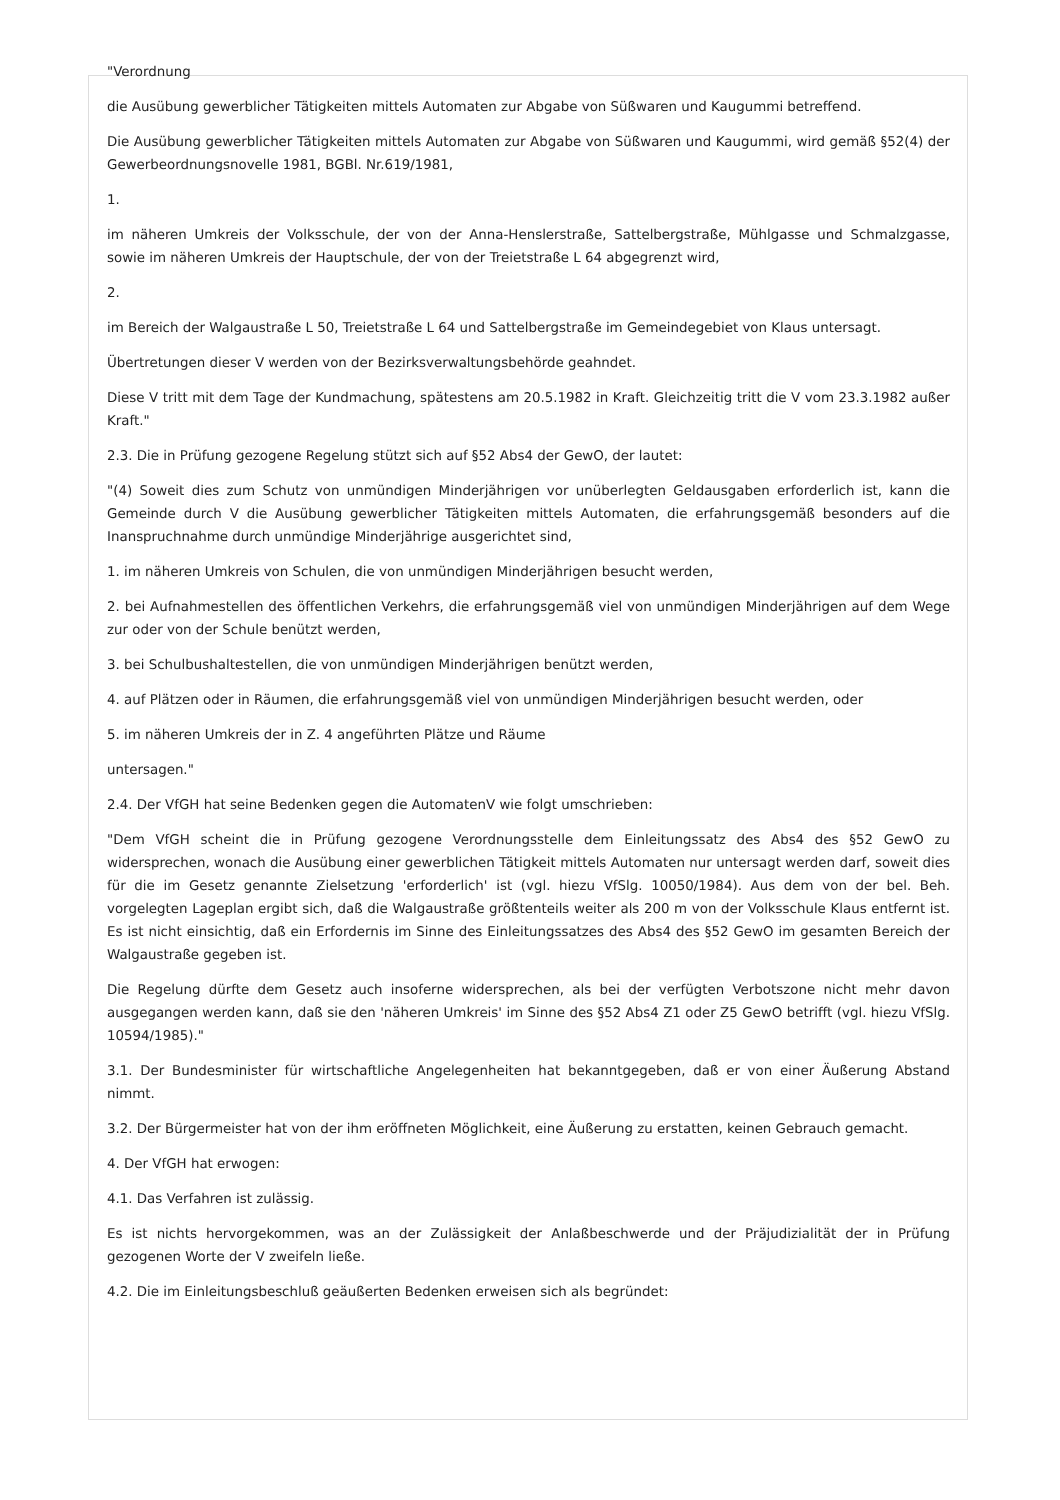"Verordnung
die Ausübung gewerblicher Tätigkeiten mittels Automaten zur Abgabe von Süßwaren und Kaugummi betreffend.
Die Ausübung gewerblicher Tätigkeiten mittels Automaten zur Abgabe von Süßwaren und Kaugummi, wird gemäß §52(4) der Gewerbeordnungsnovelle 1981, BGBl. Nr.619/1981,
1.
im näheren Umkreis der Volksschule, der von der Anna-Henslerstraße, Sattelbergstraße, Mühlgasse und Schmalzgasse, sowie im näheren Umkreis der Hauptschule, der von der Treietstraße L 64 abgegrenzt wird,
2.
im Bereich der Walgaustraße L 50, Treietstraße L 64 und Sattelbergstraße im Gemeindegebiet von Klaus untersagt.
Übertretungen dieser V werden von der Bezirksverwaltungsbehörde geahndet.
Diese V tritt mit dem Tage der Kundmachung, spätestens am 20.5.1982 in Kraft. Gleichzeitig tritt die V vom 23.3.1982 außer Kraft."
2.3. Die in Prüfung gezogene Regelung stützt sich auf §52 Abs4 der GewO, der lautet:
"(4) Soweit dies zum Schutz von unmündigen Minderjährigen vor unüberlegten Geldausgaben erforderlich ist, kann die Gemeinde durch V die Ausübung gewerblicher Tätigkeiten mittels Automaten, die erfahrungsgemäß besonders auf die Inanspruchnahme durch unmündige Minderjährige ausgerichtet sind,
1. im näheren Umkreis von Schulen, die von unmündigen Minderjährigen besucht werden,
2. bei Aufnahmestellen des öffentlichen Verkehrs, die erfahrungsgemäß viel von unmündigen Minderjährigen auf dem Wege zur oder von der Schule benützt werden,
3. bei Schulbushaltestellen, die von unmündigen Minderjährigen benützt werden,
4. auf Plätzen oder in Räumen, die erfahrungsgemäß viel von unmündigen Minderjährigen besucht werden, oder
5. im näheren Umkreis der in Z. 4 angeführten Plätze und Räume
untersagen."
2.4. Der VfGH hat seine Bedenken gegen die AutomatenV wie folgt umschrieben:
"Dem VfGH scheint die in Prüfung gezogene Verordnungsstelle dem Einleitungssatz des Abs4 des §52 GewO zu widersprechen, wonach die Ausübung einer gewerblichen Tätigkeit mittels Automaten nur untersagt werden darf, soweit dies für die im Gesetz genannte Zielsetzung 'erforderlich' ist (vgl. hiezu VfSlg. 10050/1984). Aus dem von der bel. Beh. vorgelegten Lageplan ergibt sich, daß die Walgaustraße größtenteils weiter als 200 m von der Volksschule Klaus entfernt ist. Es ist nicht einsichtig, daß ein Erfordernis im Sinne des Einleitungssatzes des Abs4 des §52 GewO im gesamten Bereich der Walgaustraße gegeben ist.
Die Regelung dürfte dem Gesetz auch insoferne widersprechen, als bei der verfügten Verbotszone nicht mehr davon ausgegangen werden kann, daß sie den 'näheren Umkreis' im Sinne des §52 Abs4 Z1 oder Z5 GewO betrifft (vgl. hiezu VfSlg. 10594/1985)."
3.1. Der Bundesminister für wirtschaftliche Angelegenheiten hat bekanntgegeben, daß er von einer Äußerung Abstand nimmt.
3.2. Der Bürgermeister hat von der ihm eröffneten Möglichkeit, eine Äußerung zu erstatten, keinen Gebrauch gemacht.
4. Der VfGH hat erwogen:
4.1. Das Verfahren ist zulässig.
Es ist nichts hervorgekommen, was an der Zulässigkeit der Anlaßbeschwerde und der Präjudizialität der in Prüfung gezogenen Worte der V zweifeln ließe.
4.2. Die im Einleitungsbeschluß geäußerten Bedenken erweisen sich als begründet: